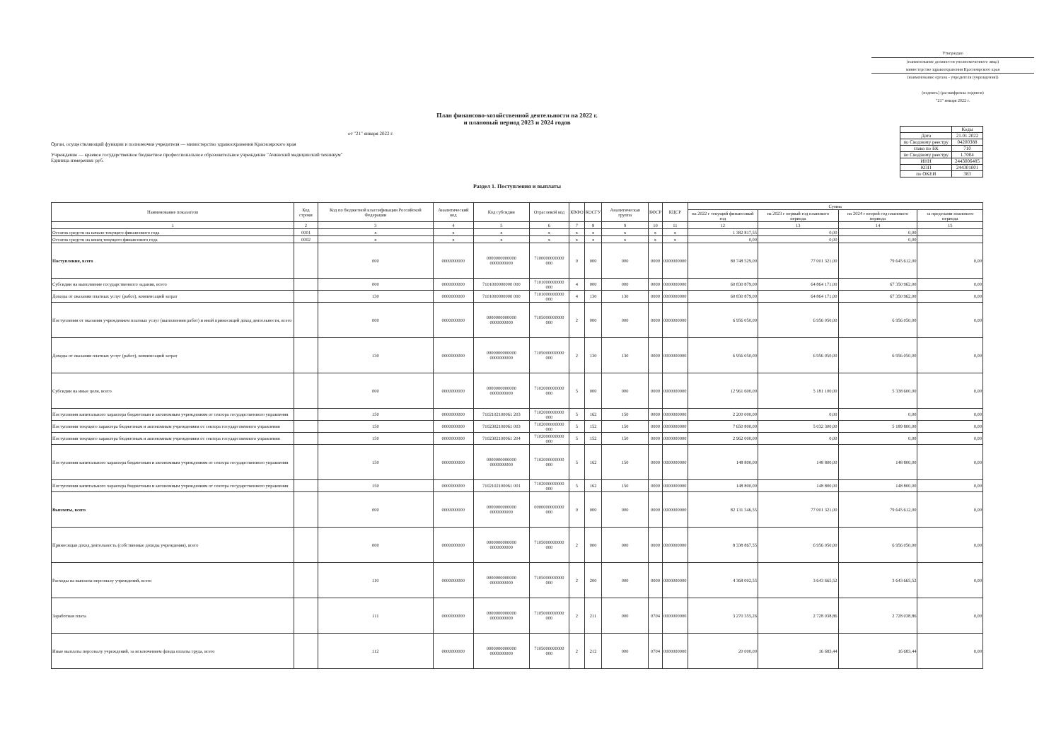Утверждаю
(наименование должности уполномоченного лица)
министерство здравоохранения Красноярского края
(наименование органа - учредителя (учреждения))
(подпись) (расшифровка подписи)
"21" января 2022 г.
План финансово-хозяйственной деятельности на 2022 г.
и плановый период 2023 и 2024 годов
от "21" января 2022 г.
Орган, осуществляющий функции и полномочия учредителя — министерство здравоохранения Красноярского края
Учреждение — краевое государственное бюджетное профессиональное образовательное учреждение "Ачинский медицинский техникум"
Единица измерения: руб.
| | Коды |
| Дата | 21.01.2022 |
| по Сводному реестру | 04200388 |
| глава по БК | 710 |
| по Сводному реестру | L7004 |
| ИНН | 2443006485 |
| КПП | 244301001 |
| по ОКЕИ | 383 |
Раздел 1. Поступления и выплаты
| Наименование показателя | Код строки | Код по бюджетной классификации Российской Федерации | Аналитический код | Код субсидии | Отраслевой код | КВФО | КОСГУ | Аналитическая группа | КФСР | КЦСР | Сумма | | | |
| --- | --- | --- | --- | --- | --- | --- | --- | --- | --- | --- | --- | --- | --- | --- |
| | | | | | | | | | | | на 2022 г текущий финансовый год | на 2023 г первый год планового периода | на 2024 г второй год планового периода | за пределами планового периода |
| 1 | 2 | 3 | 4 | 5 | 6 | 7 | 8 | 9 | 10 | 11 | 12 | 13 | 14 | 15 |
| Остаток средств на начало текущего финансового года | 0001 | x | x | x | x | x | x | x | x | x | 1 382 817,55 | 0,00 | 0,00 | |
| Остаток средств на конец текущего финансового года | 0002 | x | x | x | x | x | x | x | x | x | 0,00 | 0,00 | 0,00 | |
| Поступления, всего | | 000 | 0000000000 | 0000000000000 0000000000 | 7100000000000 000 | 0 | 000 | 000 | 0000 | 0000000000 | 80 748 529,00 | 77 001 321,00 | 79 645 612,00 | 0,00 |
| Субсидии на выполнение государственного задания, всего | | 000 | 0000000000 | 7101000000000 000 | 7101000000000 000 | 4 | 000 | 000 | 0000 | 0000000000 | 60 830 879,00 | 64 864 171,00 | 67 350 962,00 | 0,00 |
| Доходы от оказания платных услуг (работ), компенсаций затрат | | 130 | 0000000000 | 7101000000000 000 | 7101000000000 000 | 4 | 130 | 130 | 0000 | 0000000000 | 60 830 879,00 | 64 864 171,00 | 67 350 962,00 | 0,00 |
| Поступления от оказания учреждением платных услуг (выполнения работ) и иной приносящей доход деятельности, всего | | 000 | 0000000000 | 0000000000000 0000000000 | 7105000000000 000 | 2 | 000 | 000 | 0000 | 0000000000 | 6 956 050,00 | 6 956 050,00 | 6 956 050,00 | 0,00 |
| Доходы от оказания платных услуг (работ), компенсаций затрат | | 130 | 0000000000 | 0000000000000 0000000000 | 7105000000000 000 | 2 | 130 | 130 | 0000 | 0000000000 | 6 956 050,00 | 6 956 050,00 | 6 956 050,00 | 0,00 |
| Субсидии на иные цели, всего | | 000 | 0000000000 | 0000000000000 0000000000 | 7102000000000 000 | 5 | 000 | 000 | 0000 | 0000000000 | 12 961 600,00 | 5 181 100,00 | 5 338 600,00 | 0,00 |
| Поступления капитального характера бюджетным и автономным учреждениям от сектора государственного управления | | 150 | 0000000000 | 7102102100061 203 | 7102000000000 000 | 5 | 162 | 150 | 0000 | 0000000000 | 2 200 000,00 | 0,00 | 0,00 | 0,00 |
| Поступления текущего характера бюджетным и автономным учреждениям от сектора государственного управления | | 150 | 0000000000 | 7102302100061 003 | 7102000000000 000 | 5 | 152 | 150 | 0000 | 0000000000 | 7 650 800,00 | 5 032 300,00 | 5 189 800,00 | 0,00 |
| Поступления текущего характера бюджетным и автономным учреждениям от сектора государственного управления | | 150 | 0000000000 | 7102302100061 204 | 7102000000000 000 | 5 | 152 | 150 | 0000 | 0000000000 | 2 962 000,00 | 0,00 | 0,00 | 0,00 |
| Поступления капитального характера бюджетным и автономным учреждениям от сектора государственного управления | | 150 | 0000000000 | 0000000000000 0000000000 | 7102000000000 000 | 5 | 162 | 150 | 0000 | 0000000000 | 148 800,00 | 148 800,00 | 148 800,00 | 0,00 |
| Поступления капитального характера бюджетным и автономным учреждениям от сектора государственного управления | | 150 | 0000000000 | 7102102100061 001 | 7102000000000 000 | 5 | 162 | 150 | 0000 | 0000000000 | 148 800,00 | 148 800,00 | 148 800,00 | 0,00 |
| Выплаты, всего | | 000 | 0000000000 | 0000000000000 0000000000 | 0000000000000 000 | 0 | 000 | 000 | 0000 | 0000000000 | 82 131 346,55 | 77 001 321,00 | 79 645 612,00 | 0,00 |
| Приносящая доход деятельность (собственные доходы учреждения), всего | | 000 | 0000000000 | 0000000000000 0000000000 | 7105000000000 000 | 2 | 000 | 000 | 0000 | 0000000000 | 8 338 867,55 | 6 956 050,00 | 6 956 050,00 | 0,00 |
| Расходы на выплаты персоналу учреждений, всего | | 110 | 0000000000 | 0000000000000 0000000000 | 7105000000000 000 | 2 | 200 | 000 | 0000 | 0000000000 | 4 368 002,55 | 3 643 665,52 | 3 643 665,52 | 0,00 |
| Заработная плата | | 111 | 0000000000 | 0000000000000 0000000000 | 7105000000000 000 | 2 | 211 | 000 | 0704 | 0000000000 | 3 270 355,26 | 2 728 038,86 | 2 728 038,86 | 0,00 |
| Иные выплаты персоналу учреждений, за исключением фонда оплаты труда, всего | | 112 | 0000000000 | 0000000000000 0000000000 | 7105000000000 000 | 2 | 212 | 000 | 0704 | 0000000000 | 20 000,00 | 16 683,44 | 16 683,44 | 0,00 |